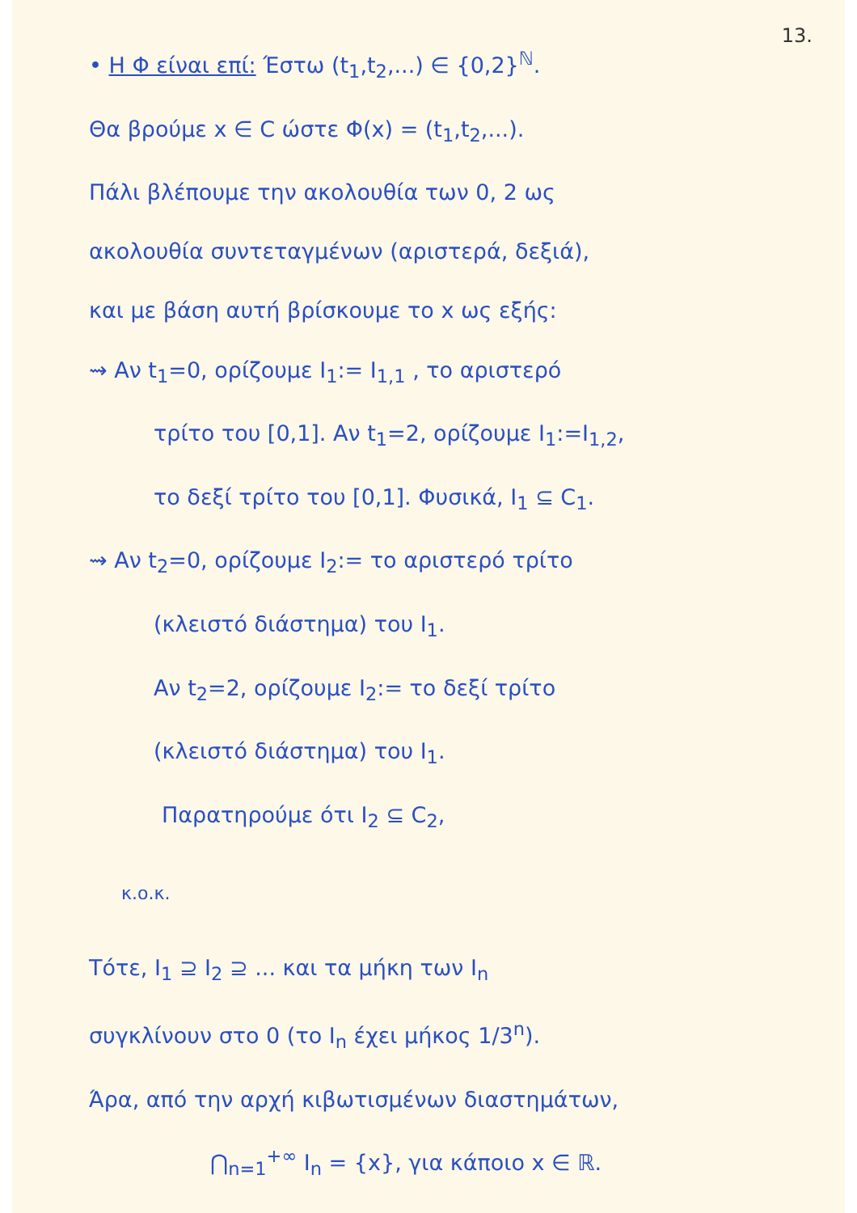13.
• Η Φ είναι επί: Έστω (t<sub>1</sub>,t<sub>2</sub>,...) ∈ {0,2}<sup>ℕ</sup>.
Θα βρούμε x ∈ C ώστε Φ(x) = (t<sub>1</sub>,t<sub>2</sub>,...).
Πάλι βλέπουμε την ακολουθία των 0, 2 ως
ακολουθία συντεταγμένων (αριστερά, δεξιά),
και με βάση αυτή βρίσκουμε το x ως εξής:
⇝ Αν t<sub>1</sub>=0, ορίζουμε I<sub>1</sub>:= I<sub>1,1</sub> , το αριστερό
τρίτο του [0,1]. Αν t<sub>1</sub>=2, ορίζουμε I<sub>1</sub>:=I<sub>1,2</sub>,
το δεξί τρίτο του [0,1]. Φυσικά, I<sub>1</sub> ⊆ C<sub>1</sub>.
⇝ Αν t<sub>2</sub>=0, ορίζουμε I<sub>2</sub>:= το αριστερό τρίτο
(κλειστό διάστημα) του I<sub>1</sub>.
Αν t<sub>2</sub>=2, ορίζουμε I<sub>2</sub>:= το δεξί τρίτο
(κλειστό διάστημα) του I<sub>1</sub>.
Παρατηρούμε ότι I<sub>2</sub> ⊆ C<sub>2</sub>,
κ.ο.κ.
Τότε, I<sub>1</sub> ⊇ I<sub>2</sub> ⊇ ... και τα μήκη των I<sub>n</sub>
συγκλίνουν στο 0 (το I<sub>n</sub> έχει μήκος 1/3<sup>n</sup>).
Άρα, από την αρχή κιβωτισμένων διαστημάτων,
⋂<sub>n=1</sub><sup>+∞</sup> I<sub>n</sub> = {x}, για κάποιο x ∈ ℝ.